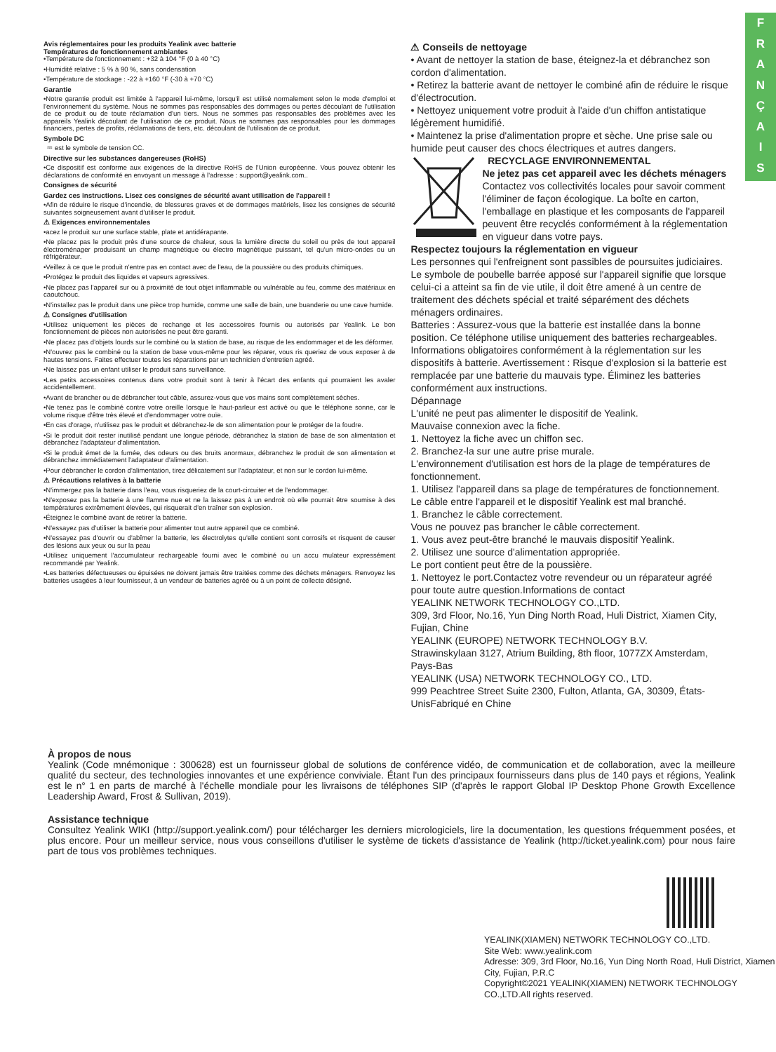F
R
A
N
Ç
A
I
S
Avis réglementaires pour les produits Yealink avec batterie
Températures de fonctionnement ambiantes
•Température de fonctionnement : +32 à 104 °F (0 à 40 °C)
•Humidité relative : 5 % à 90 %, sans condensation
•Température de stockage : -22 à +160 °F (-30 à +70 °C)
Garantie
•Notre garantie produit est limitée à l'appareil lui-même, lorsqu'il est utilisé normalement selon le mode d'emploi et l'environnement du système. Nous ne sommes pas responsables des dommages ou pertes découlant de l'utilisation de ce produit ou de toute réclamation d'un tiers. Nous ne sommes pas responsables des problèmes avec les appareils Yealink découlant de l'utilisation de ce produit. Nous ne sommes pas responsables pour les dommages financiers, pertes de profits, réclamations de tiers, etc. découlant de l'utilisation de ce produit.
Symbole DC
⎓ est le symbole de tension CC.
Directive sur les substances dangereuses (RoHS)
•Ce dispositif est conforme aux exigences de la directive RoHS de l'Union européenne. Vous pouvez obtenir les déclarations de conformité en envoyant un message à l'adresse : support@yealink.com..
Consignes de sécurité
Gardez ces instructions. Lisez ces consignes de sécurité avant utilisation de l'appareil !
•Afin de réduire le risque d'incendie, de blessures graves et de dommages matériels, lisez les consignes de sécurité suivantes soigneusement avant d'utiliser le produit.
⚠ Exigences environnementales
•acez le produit sur une surface stable, plate et antidérapante.
•Ne placez pas le produit près d'une source de chaleur, sous la lumière directe du soleil ou près de tout appareil électroménager produisant un champ magnétique ou électro magnétique puissant, tel qu'un micro-ondes ou un réfrigérateur.
•Veillez à ce que le produit n'entre pas en contact avec de l'eau, de la poussière ou des produits chimiques.
•Protégez le produit des liquides et vapeurs agressives.
•Ne placez pas l'appareil sur ou à proximité de tout objet inflammable ou vulnérable au feu, comme des matériaux en caoutchouc.
•N'installez pas le produit dans une pièce trop humide, comme une salle de bain, une buanderie ou une cave humide.
⚠ Consignes d'utilisation
•Utilisez uniquement les pièces de rechange et les accessoires fournis ou autorisés par Yealink. Le bon fonctionnement de pièces non autorisées ne peut être garanti.
•Ne placez pas d'objets lourds sur le combiné ou la station de base, au risque de les endommager et de les déformer.
•N'ouvrez pas le combiné ou la station de base vous-même pour les réparer, vous ris queriez de vous exposer à de hautes tensions. Faites effectuer toutes les réparations par un technicien d'entretien agréé.
•Ne laissez pas un enfant utiliser le produit sans surveillance.
•Les petits accessoires contenus dans votre produit sont à tenir à l'écart des enfants qui pourraient les avaler accidentellement.
•Avant de brancher ou de débrancher tout câble, assurez-vous que vos mains sont complètement sèches.
•Ne tenez pas le combiné contre votre oreille lorsque le haut-parleur est activé ou que le téléphone sonne, car le volume risque d'être très élevé et d'endommager votre ouïe.
•En cas d'orage, n'utilisez pas le produit et débranchez-le de son alimentation pour le protéger de la foudre.
•Si le produit doit rester inutilisé pendant une longue période, débranchez la station de base de son alimentation et débranchez l'adaptateur d'alimentation.
•Si le produit émet de la fumée, des odeurs ou des bruits anormaux, débranchez le produit de son alimentation et débranchez immédiatement l'adaptateur d'alimentation.
•Pour débrancher le cordon d'alimentation, tirez délicatement sur l'adaptateur, et non sur le cordon lui-même.
⚠ Précautions relatives à la batterie
•N'immergez pas la batterie dans l'eau, vous risqueriez de la court-circuiter et de l'endommager.
•N'exposez pas la batterie à une flamme nue et ne la laissez pas à un endroit où elle pourrait être soumise à des températures extrêmement élevées, qui risquerait d'en traîner son explosion.
•Éteignez le combiné avant de retirer la batterie.
•N'essayez pas d'utiliser la batterie pour alimenter tout autre appareil que ce combiné.
•N'essayez pas d'ouvrir ou d'abîmer la batterie, les électrolytes qu'elle contient sont corrosifs et risquent de causer des lésions aux yeux ou sur la peau
•Utilisez uniquement l'accumulateur rechargeable fourni avec le combiné ou un accu mulateur expressément recommandé par Yealink.
•Les batteries défectueuses ou épuisées ne doivent jamais être traitées comme des déchets ménagers. Renvoyez les batteries usagées à leur fournisseur, à un vendeur de batteries agréé ou à un point de collecte désigné.
⚠ Conseils de nettoyage
• Avant de nettoyer la station de base, éteignez-la et débranchez son cordon d'alimentation.
• Retirez la batterie avant de nettoyer le combiné afin de réduire le risque d'électrocution.
• Nettoyez uniquement votre produit à l'aide d'un chiffon antistatique légèrement humidifié.
• Maintenez la prise d'alimentation propre et sèche. Une prise sale ou humide peut causer des chocs électriques et autres dangers.
RECYCLAGE ENVIRONNEMENTAL
Ne jetez pas cet appareil avec les déchets ménagers
Contactez vos collectivités locales pour savoir comment l'éliminer de façon écologique. La boîte en carton, l'emballage en plastique et les composants de l'appareil peuvent être recyclés conformément à la réglementation en vigueur dans votre pays.
Respectez toujours la réglementation en vigueur
Les personnes qui l'enfreignent sont passibles de poursuites judiciaires. Le symbole de poubelle barrée apposé sur l'appareil signifie que lorsque celui-ci a atteint sa fin de vie utile, il doit être amené à un centre de traitement des déchets spécial et traité séparément des déchets ménagers ordinaires.
Batteries : Assurez-vous que la batterie est installée dans la bonne position. Ce téléphone utilise uniquement des batteries rechargeables. Informations obligatoires conformément à la réglementation sur les dispositifs à batterie. Avertissement : Risque d'explosion si la batterie est remplacée par une batterie du mauvais type. Éliminez les batteries conformément aux instructions.
Dépannage
L'unité ne peut pas alimenter le dispositif de Yealink.
Mauvaise connexion avec la fiche.
1. Nettoyez la fiche avec un chiffon sec.
2. Branchez-la sur une autre prise murale.
L'environnement d'utilisation est hors de la plage de températures de fonctionnement.
1. Utilisez l'appareil dans sa plage de températures de fonctionnement.
Le câble entre l'appareil et le dispositif Yealink est mal branché.
1. Branchez le câble correctement.
Vous ne pouvez pas brancher le câble correctement.
1. Vous avez peut-être branché le mauvais dispositif Yealink.
2. Utilisez une source d'alimentation appropriée.
Le port contient peut être de la poussière.
1. Nettoyez le port.Contactez votre revendeur ou un réparateur agréé pour toute autre question.Informations de contact
YEALINK NETWORK TECHNOLOGY CO.,LTD.
309, 3rd Floor, No.16, Yun Ding North Road, Huli District, Xiamen City, Fujian, Chine
YEALINK (EUROPE) NETWORK TECHNOLOGY B.V.
Strawinskylaan 3127, Atrium Building, 8th floor, 1077ZX Amsterdam, Pays-Bas
YEALINK (USA) NETWORK TECHNOLOGY CO., LTD.
999 Peachtree Street Suite 2300, Fulton, Atlanta, GA, 30309, États-UnisFabriqué en Chine
À propos de nous
Yealink (Code mnémonique : 300628) est un fournisseur global de solutions de conférence vidéo, de communication et de collaboration, avec la meilleure qualité du secteur, des technologies innovantes et une expérience conviviale. Étant l'un des principaux fournisseurs dans plus de 140 pays et régions, Yealink est le n° 1 en parts de marché à l'échelle mondiale pour les livraisons de téléphones SIP (d'après le rapport Global IP Desktop Phone Growth Excellence Leadership Award, Frost & Sullivan, 2019).
Assistance technique
Consultez Yealink WIKI (http://support.yealink.com/) pour télécharger les derniers micrologiciels, lire la documentation, les questions fréquemment posées, et plus encore. Pour un meilleur service, nous vous conseillons d'utiliser le système de tickets d'assistance de Yealink (http://ticket.yealink.com) pour nous faire part de tous vos problèmes techniques.
YEALINK(XIAMEN) NETWORK TECHNOLOGY CO.,LTD.
Site Web: www.yealink.com
Adresse: 309, 3rd Floor, No.16, Yun Ding North Road, Huli District, Xiamen City, Fujian, P.R.C
Copyright©2021 YEALINK(XIAMEN) NETWORK TECHNOLOGY CO.,LTD.All rights reserved.